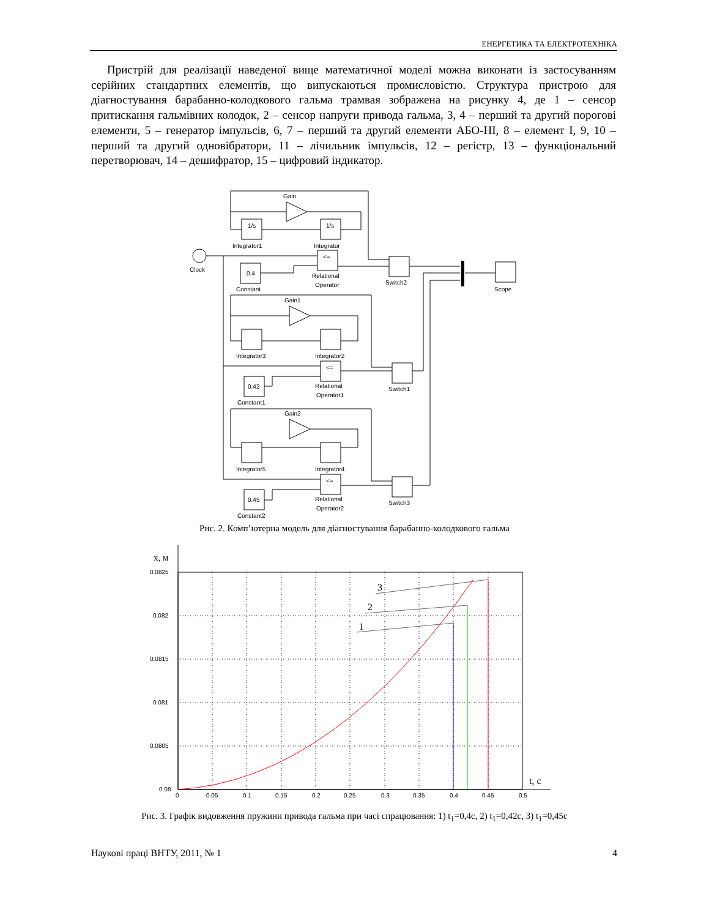ЕНЕРГЕТИКА ТА ЕЛЕКТРОТЕХНІКА
Пристрій для реалізації наведеної вище математичної моделі можна виконати із застосуванням серійних стандартних елементів, що випускаються промисловістю. Структура пристрою для діагностування барабанно-колодкового гальма трамвая зображена на рисунку 4, де 1 – сенсор притискання гальмівних колодок, 2 – сенсор напруги привода гальма, 3, 4 – перший та другий порогові елементи, 5 – генератор імпульсів, 6, 7 – перший та другий елементи АБО-НІ, 8 – елемент І, 9, 10 – перший та другий одновібратори, 11 – лічильник імпульсів, 12 – регістр, 13 – функціональний перетворювач, 14 – дешифратор, 15 – цифровий індикатор.
Gain
Gain1
Gain2
1/s
1/s
Integrator1
Integrator
Integrator3
Integrator2
Integrator5
Integrator4
Clock
0.4
0.42
0.45
Constant
Constant1
Constant2
<=
<=
<=
Relational
Operator
Relational
Operator1
Relational
Operator2
Switch2
Switch1
Switch3
Scope
Рис. 2. Комп’ютерна модель для діагностування барабанно-колодкового гальма
x, м
3
2
1
0.0825
0.082
0.0815
0.081
0.0805
0.08
0
0.05
0.1
0.15
0.2
0.25
0.3
0.35
0.4
0.45
0.5
t, c
Рис. 3. Графік видовження пружини привода гальма при часі спрацювання: 1) t<sub>1</sub>=0,4с, 2) t<sub>1</sub>=0,42с, 3) t<sub>1</sub>=0,45с
Наукові праці ВНТУ, 2011, № 1 4